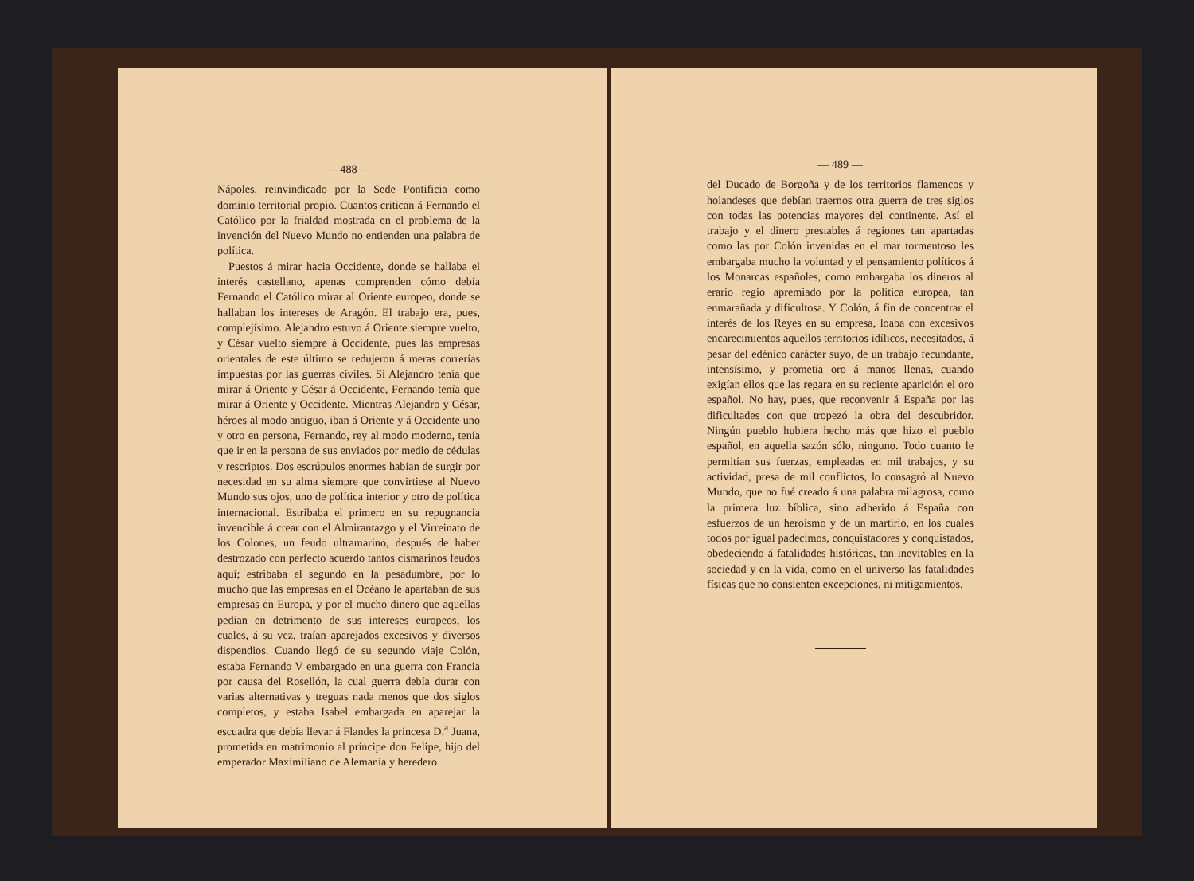— 488 —
Nápoles, reinvindicado por la Sede Pontificia como dominio territorial propio. Cuantos critican á Fernando el Católico por la frialdad mostrada en el problema de la invención del Nuevo Mundo no entienden una palabra de política.
Puestos á mirar hacia Occidente, donde se hallaba el interés castellano, apenas comprenden cómo debía Fernando el Católico mirar al Oriente europeo, donde se hallaban los intereses de Aragón. El trabajo era, pues, complejísimo. Alejandro estuvo á Oriente siempre vuelto, y César vuelto siempre á Occidente, pues las empresas orientales de este último se redujeron á meras correrías impuestas por las guerras civiles. Si Alejandro tenía que mirar á Oriente y César á Occidente, Fernando tenía que mirar á Oriente y Occidente. Mientras Alejandro y César, héroes al modo antiguo, iban á Oriente y á Occidente uno y otro en persona, Fernando, rey al modo moderno, tenía que ir en la persona de sus enviados por medio de cédulas y rescriptos. Dos escrúpulos enormes habían de surgir por necesidad en su alma siempre que convirtiese al Nuevo Mundo sus ojos, uno de política interior y otro de política internacional. Estribaba el primero en su repugnancia invencible á crear con el Almirantazgo y el Virreinato de los Colones, un feudo ultramarino, después de haber destrozado con perfecto acuerdo tantos cismarinos feudos aquí; estribaba el segundo en la pesadumbre, por lo mucho que las empresas en el Océano le apartaban de sus empresas en Europa, y por el mucho dinero que aquellas pedían en detrimento de sus intereses europeos, los cuales, á su vez, traían aparejados excesivos y diversos dispendios. Cuando llegó de su segundo viaje Colón, estaba Fernando V embargado en una guerra con Francia por causa del Rosellón, la cual guerra debía durar con varias alternativas y treguas nada menos que dos siglos completos, y estaba Isabel embargada en aparejar la escuadra que debía llevar á Flandes la princesa D.<sup>a</sup> Juana, prometida en matrimonio al príncipe don Felipe, hijo del emperador Maximiliano de Alemania y heredero
— 489 —
del Ducado de Borgoña y de los territorios flamencos y holandeses que debían traernos otra guerra de tres siglos con todas las potencias mayores del continente. Así el trabajo y el dinero prestables á regiones tan apartadas como las por Colón invenidas en el mar tormentoso les embargaba mucho la voluntad y el pensamiento políticos á los Monarcas españoles, como embargaba los dineros al erario regio apremiado por la política europea, tan enmarañada y dificultosa. Y Colón, á fin de concentrar el interés de los Reyes en su empresa, loaba con excesivos encarecimientos aquellos territorios idílicos, necesitados, á pesar del edénico carácter suyo, de un trabajo fecundante, intensísimo, y prometía oro á manos llenas, cuando exigían ellos que las regara en su reciente aparición el oro español. No hay, pues, que reconvenir á España por las dificultades con que tropezó la obra del descubridor. Ningún pueblo hubiera hecho más que hizo el pueblo español, en aquella sazón sólo, ninguno. Todo cuanto le permitían sus fuerzas, empleadas en mil trabajos, y su actividad, presa de mil conflictos, lo consagró al Nuevo Mundo, que no fué creado á una palabra milagrosa, como la primera luz bíblica, sino adherido á España con esfuerzos de un heroísmo y de un martirio, en los cuales todos por igual padecimos, conquistadores y conquistados, obedeciendo á fatalidades históricas, tan inevitables en la sociedad y en la vida, como en el universo las fatalidades físicas que no consienten excepciones, ni mitigamientos.